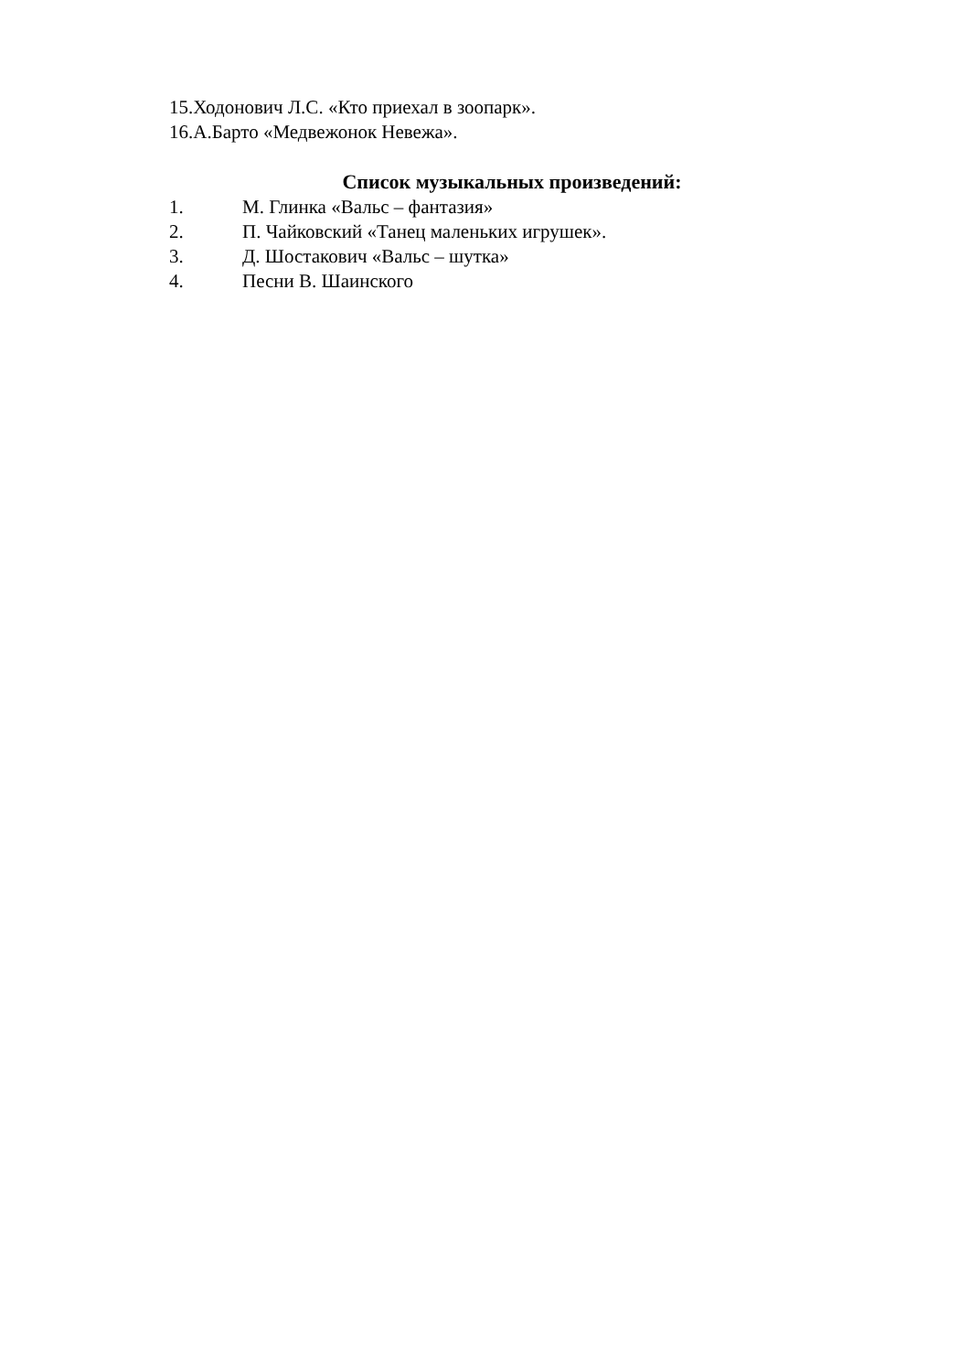15.Ходонович Л.С. «Кто приехал в зоопарк».
16.А.Барто «Медвежонок Невежа».
Список музыкальных произведений:
1. М. Глинка «Вальс – фантазия»
2. П. Чайковский «Танец маленьких игрушек».
3. Д. Шостакович «Вальс – шутка»
4. Песни В. Шаинского